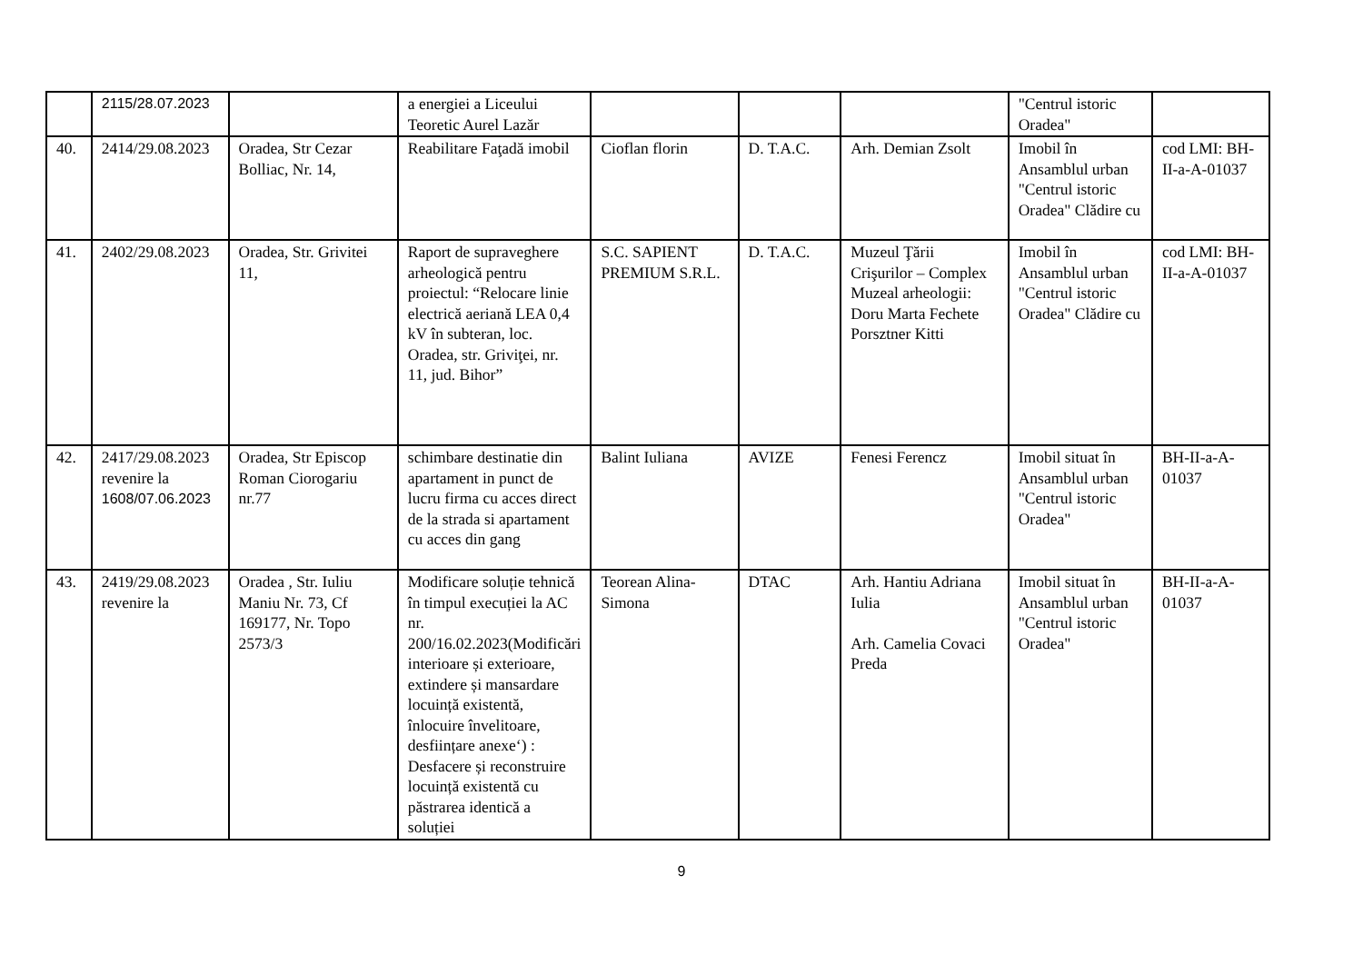| | 2115/28.07.2023 | | a energiei a Liceului Teoretic Aurel Lazăr | | | | "Centrul istoric Oradea" | |
| 40. | 2414/29.08.2023 | Oradea, Str Cezar Bolliac, Nr. 14, | Reabilitare Faţadă imobil | Cioflan florin | D. T.A.C. | Arh. Demian Zsolt | Imobil în Ansamblul urban "Centrul istoric Oradea" Clădire cu | cod LMI: BH-II-a-A-01037 |
| 41. | 2402/29.08.2023 | Oradea, Str. Grivitei 11, | Raport de supraveghere arheologică pentru proiectul: “Relocare linie electrică aeriană LEA 0,4 kV în subteran, loc. Oradea, str. Griviţei, nr. 11, jud. Bihor” | S.C. SAPIENT PREMIUM S.R.L. | D. T.A.C. | Muzeul Ţării Crişurilor – Complex Muzeal arheologii: Doru Marta Fechete Porsztner Kitti | Imobil în Ansamblul urban "Centrul istoric Oradea" Clădire cu | cod LMI: BH-II-a-A-01037 |
| 42. | 2417/29.08.2023 revenire la 1608/07.06.2023 | Oradea, Str Episcop Roman Ciorogariu nr.77 | schimbare destinatie din apartament in punct de lucru firma cu acces direct de la strada si apartament cu acces din gang | Balint Iuliana | AVIZE | Fenesi Ferencz | Imobil situat în Ansamblul urban "Centrul istoric Oradea" | BH-II-a-A-01037 |
| 43. | 2419/29.08.2023 revenire la | Oradea , Str. Iuliu Maniu Nr. 73, Cf 169177, Nr. Topo 2573/3 | Modificare soluție tehnică în timpul execuției la AC nr. 200/16.02.2023(Modificări interioare și exterioare, extindere și mansardare locuință existentă, înlocuire învelitoare, desființare anexe‘) : Desfacere și reconstruire locuință existentă cu păstrarea identică a soluției | Teorean Alina-Simona | DTAC | Arh. Hantiu Adriana Iulia Arh. Camelia Covaci Preda | Imobil situat în Ansamblul urban "Centrul istoric Oradea" | BH-II-a-A-01037 |
9